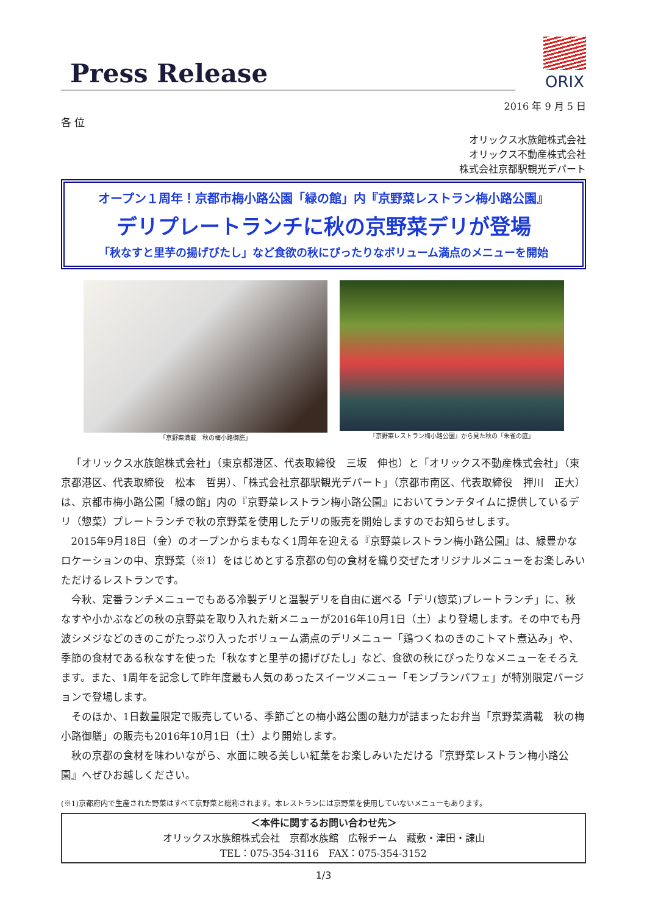Press Release
ORIX
2016 年 9 月 5 日
各 位
オリックス水族館株式会社
オリックス不動産株式会社
株式会社京都駅観光デパート
オープン１周年！京都市梅小路公園「緑の館」内『京野菜レストラン梅小路公園』
デリプレートランチに秋の京野菜デリが登場
「秋なすと里芋の揚げびたし」など食欲の秋にぴったりなボリューム満点のメニューを開始
「京野菜満載　秋の梅小路御膳」 『京野菜レストラン梅小路公園』から見た秋の「朱雀の庭」
「オリックス水族館株式会社」（東京都港区、代表取締役　三坂　伸也）と「オリックス不動産株式会社」（東京都港区、代表取締役　松本　哲男）、「株式会社京都駅観光デパート」（京都市南区、代表取締役　押川　正大）は、京都市梅小路公園「緑の館」内の『京野菜レストラン梅小路公園』においてランチタイムに提供しているデリ（惣菜）プレートランチで秋の京野菜を使用したデリの販売を開始しますのでお知らせします。
2015年9月18日（金）のオープンからまもなく1周年を迎える『京野菜レストラン梅小路公園』は、緑豊かなロケーションの中、京野菜（※1）をはじめとする京都の旬の食材を織り交ぜたオリジナルメニューをお楽しみいただけるレストランです。
今秋、定番ランチメニューでもある冷製デリと温製デリを自由に選べる「デリ(惣菜)プレートランチ」に、秋なすや小かぶなどの秋の京野菜を取り入れた新メニューが2016年10月1日（土）より登場します。その中でも丹波シメジなどのきのこがたっぷり入ったボリューム満点のデリメニュー「鶏つくねのきのこトマト煮込み」や、季節の食材である秋なすを使った「秋なすと里芋の揚げびたし」など、食欲の秋にぴったりなメニューをそろえます。また、1周年を記念して昨年度最も人気のあったスイーツメニュー「モンブランパフェ」が特別限定バージョンで登場します。
そのほか、1日数量限定で販売している、季節ごとの梅小路公園の魅力が詰まったお弁当「京野菜満載　秋の梅小路御膳」の販売も2016年10月1日（土）より開始します。
秋の京都の食材を味わいながら、水面に映る美しい紅葉をお楽しみいただける『京野菜レストラン梅小路公園』へぜひお越しください。
(※1)京都府内で生産された野菜はすべて京野菜と総称されます。本レストランには京野菜を使用していないメニューもあります。
＜本件に関するお問い合わせ先＞
オリックス水族館株式会社　京都水族館　広報チーム　藏敷・津田・諌山
TEL：075-354-3116　FAX：075-354-3152
1/3